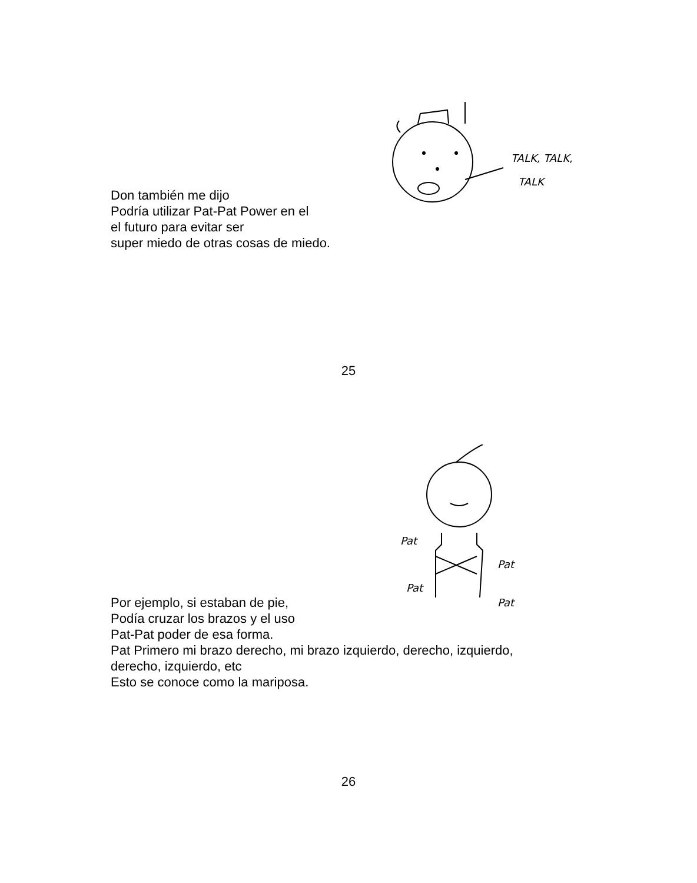TALK, TALK,
TALK
Don también me dijo
Podría utilizar Pat-Pat Power en el
el futuro para evitar ser
super miedo de otras cosas de miedo.
25
Pat
Pat
Pat
Pat
Por ejemplo, si estaban de pie,
Podía cruzar los brazos y el uso
Pat-Pat poder de esa forma.
Pat Primero mi brazo derecho, mi brazo izquierdo, derecho, izquierdo,
derecho, izquierdo, etc
Esto se conoce como la mariposa.
26